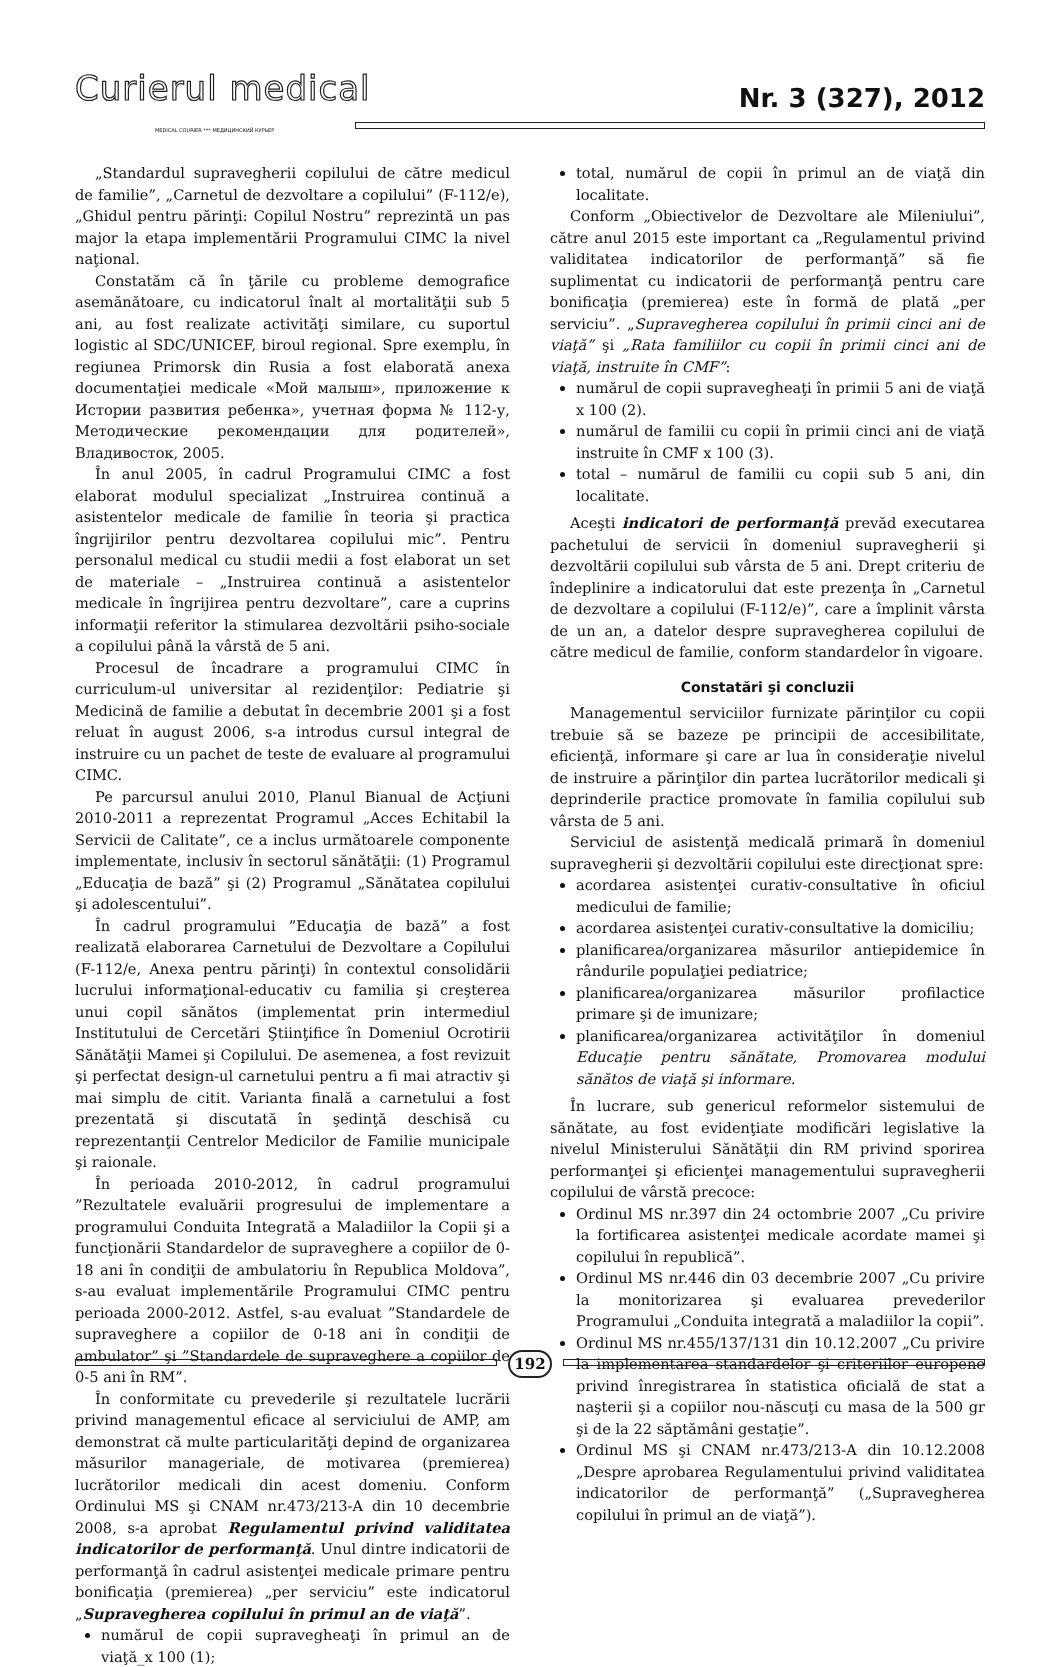Curierul medical
MEDICAL COURIER *** МЕДИЦИНСКИЙ КУРЬЕР
Nr. 3 (327), 2012
„Standardul supravegherii copilului de către medicul de familie”, „Carnetul de dezvoltare a copilului” (F-112/e), „Ghidul pentru părinţi: Copilul Nostru” reprezintă un pas major la etapa implementării Programului CIMC la nivel naţional.
Constatăm că în ţările cu probleme demografice asemănătoare, cu indicatorul înalt al mortalităţii sub 5 ani, au fost realizate activităţi similare, cu suportul logistic al SDC/UNICEF, biroul regional. Spre exemplu, în regiunea Primorsk din Rusia a fost elaborată anexa documentaţiei medicale «Мой малыш», приложение к Истории развития ребенка», учетная форма № 112-у, Методические рекомендации для родителей», Владивосток, 2005.
În anul 2005, în cadrul Programului CIMC a fost elaborat modulul specializat „Instruirea continuă a asistentelor medicale de familie în teoria şi practica îngrijirilor pentru dezvoltarea copilului mic”. Pentru personalul medical cu studii medii a fost elaborat un set de materiale – „Instruirea continuă a asistentelor medicale în îngrijirea pentru dezvoltare”, care a cuprins informaţii referitor la stimularea dezvoltării psiho-sociale a copilului până la vârstă de 5 ani.
Procesul de încadrare a programului CIMC în curriculum-ul universitar al rezidenţilor: Pediatrie şi Medicină de familie a debutat în decembrie 2001 şi a fost reluat în august 2006, s-a introdus cursul integral de instruire cu un pachet de teste de evaluare al programului CIMC.
Pe parcursul anului 2010, Planul Bianual de Acţiuni 2010-2011 a reprezentat Programul „Acces Echitabil la Servicii de Calitate”, ce a inclus următoarele componente implementate, inclusiv în sectorul sănătăţii: (1) Programul „Educaţia de bază” şi (2) Programul „Sănătatea copilului şi adolescentului”.
În cadrul programului ”Educaţia de bază” a fost realizată elaborarea Carnetului de Dezvoltare a Copilului (F-112/e, Anexa pentru părinţi) în contextul consolidării lucrului informaţional-educativ cu familia şi creşterea unui copil sănătos (implementat prin intermediul Institutului de Cercetări Ştiinţifice în Domeniul Ocrotirii Sănătăţii Mamei şi Copilului. De asemenea, a fost revizuit şi perfectat design-ul carnetului pentru a fi mai atractiv şi mai simplu de citit. Varianta finală a carnetului a fost prezentată şi discutată în şedinţă deschisă cu reprezentanţii Centrelor Medicilor de Familie municipale şi raionale.
În perioada 2010-2012, în cadrul programului ”Rezultatele evaluării progresului de implementare a programului Conduita Integrată a Maladiilor la Copii şi a funcţionării Standardelor de supraveghere a copiilor de 0-18 ani în condiţii de ambulatoriu în Republica Moldova”, s-au evaluat implementările Programului CIMC pentru perioada 2000-2012. Astfel, s-au evaluat ”Standardele de supraveghere a copiilor de 0-18 ani în condiţii de ambulator” şi ”Standardele de supraveghere a copiilor de 0-5 ani în RM”.
În conformitate cu prevederile şi rezultatele lucrării privind managementul eficace al serviciului de AMP, am demonstrat că multe particularităţi depind de organizarea măsurilor manageriale, de motivarea (premierea) lucrătorilor medicali din acest domeniu. Conform Ordinului MS şi CNAM nr.473/213-A din 10 decembrie 2008, s-a aprobat Regulamentul privind validitatea indicatorilor de performanţă. Unul dintre indicatorii de performanţă în cadrul asistenţei medicale primare pentru bonificaţia (premierea) „per serviciu” este indicatorul „Supravegherea copilului în primul an de viaţă”.
numărul de copii supravegheaţi în primul an de viaţă_x 100 (1);
total, numărul de copii în primul an de viaţă din localitate.
Conform „Obiectivelor de Dezvoltare ale Mileniului”, către anul 2015 este important ca „Regulamentul privind validitatea indicatorilor de performanţă” să fie suplimentat cu indicatorii de performanţă pentru care bonificaţia (premierea) este în formă de plată „per serviciu”. „Supravegherea copilului în primii cinci ani de viaţă” şi „Rata familiilor cu copii în primii cinci ani de viaţă, instruite în CMF”:
numărul de copii supravegheaţi în primii 5 ani de viaţă x 100 (2).
numărul de familii cu copii în primii cinci ani de viaţă instruite în CMF x 100 (3).
total – numărul de familii cu copii sub 5 ani, din localitate.
Aceşti indicatori de performanţă prevăd executarea pachetului de servicii în domeniul supravegherii şi dezvoltării copilului sub vârsta de 5 ani. Drept criteriu de îndeplinire a indicatorului dat este prezenţa în „Carnetul de dezvoltare a copilului (F-112/e)”, care a împlinit vârsta de un an, a datelor despre supravegherea copilului de către medicul de familie, conform standardelor în vigoare.
Constatări şi concluzii
Managementul serviciilor furnizate părinţilor cu copii trebuie să se bazeze pe principii de accesibilitate, eficienţă, informare şi care ar lua în consideraţie nivelul de instruire a părinţilor din partea lucrătorilor medicali şi deprinderile practice promovate în familia copilului sub vârsta de 5 ani.
Serviciul de asistenţă medicală primară în domeniul supravegherii şi dezvoltării copilului este direcţionat spre:
acordarea asistenţei curativ-consultative în oficiul medicului de familie;
acordarea asistenţei curativ-consultative la domiciliu;
planificarea/organizarea măsurilor antiepidemice în rândurile populaţiei pediatrice;
planificarea/organizarea măsurilor profilactice primare şi de imunizare;
planificarea/organizarea activităţilor în domeniul Educaţie pentru sănătate, Promovarea modului sănătos de viaţă şi informare.
În lucrare, sub genericul reformelor sistemului de sănătate, au fost evidenţiate modificări legislative la nivelul Ministerului Sănătăţii din RM privind sporirea performanţei şi eficienţei managementului supravegherii copilului de vârstă precoce:
Ordinul MS nr.397 din 24 octombrie 2007 „Cu privire la fortificarea asistenţei medicale acordate mamei şi copilului în republică”.
Ordinul MS nr.446 din 03 decembrie 2007 „Cu privire la monitorizarea şi evaluarea prevederilor Programului „Conduita integrată a maladiilor la copii”.
Ordinul MS nr.455/137/131 din 10.12.2007 „Cu privire la implementarea standardelor şi criteriilor europene privind înregistrarea în statistica oficială de stat a naşterii şi a copiilor nou-născuţi cu masa de la 500 gr şi de la 22 săptămâni gestaţie”.
Ordinul MS şi CNAM nr.473/213-A din 10.12.2008 „Despre aprobarea Regulamentului privind validitatea indicatorilor de performanţă” („Supravegherea copilului în primul an de viaţă”).
192